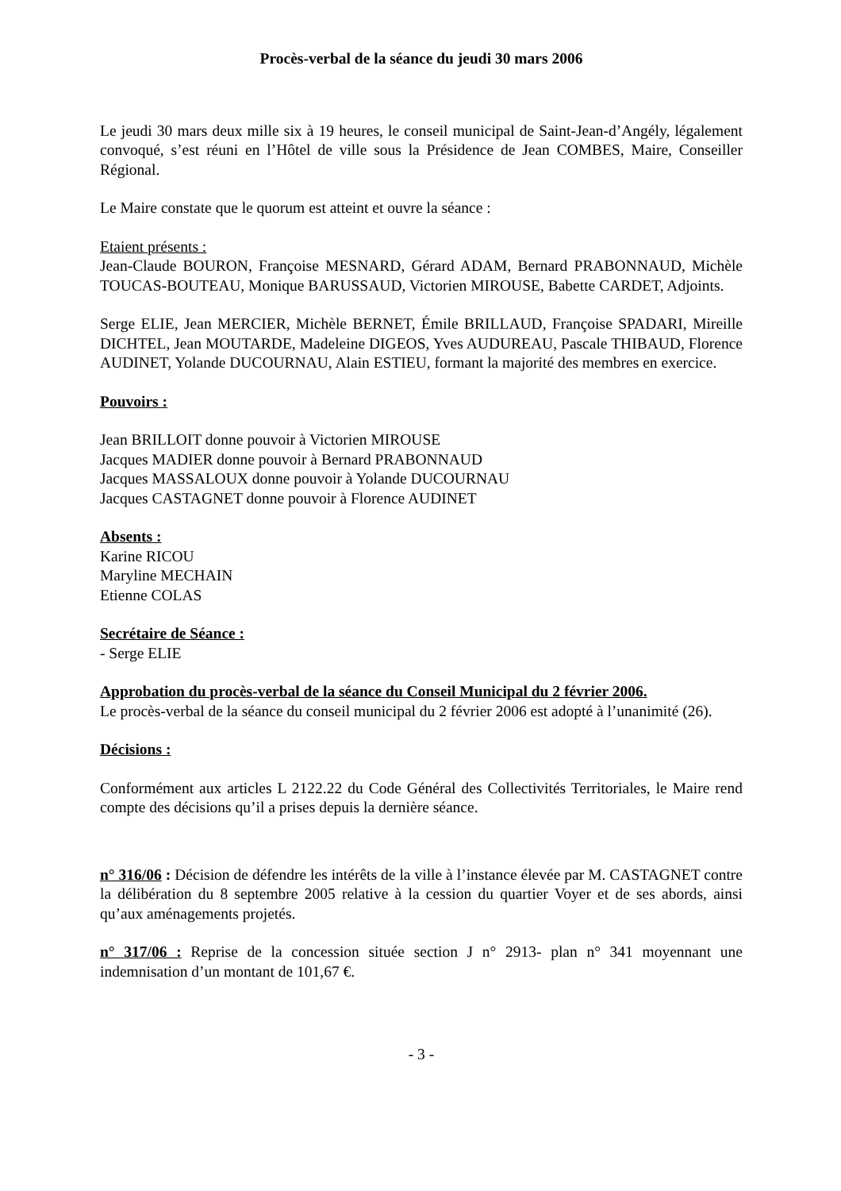Procès-verbal de la séance du jeudi 30 mars 2006
Le jeudi 30 mars deux mille six à 19 heures, le conseil municipal de Saint-Jean-d’Angély, légalement convoqué, s’est réuni en l’Hôtel de ville sous la Présidence de Jean COMBES, Maire, Conseiller Régional.
Le Maire constate que le quorum est atteint et ouvre la séance :
Etaient présents :
Jean-Claude BOURON, Françoise MESNARD, Gérard ADAM, Bernard PRABONNAUD, Michèle TOUCAS-BOUTEAU, Monique BARUSSAUD, Victorien MIROUSE, Babette CARDET, Adjoints.
Serge ELIE, Jean MERCIER, Michèle BERNET, Émile BRILLAUD, Françoise SPADARI, Mireille DICHTEL, Jean MOUTARDE, Madeleine DIGEOS, Yves AUDUREAU, Pascale THIBAUD, Florence AUDINET, Yolande DUCOURNAU, Alain ESTIEU, formant la majorité des membres en exercice.
Pouvoirs :
Jean BRILLOIT donne pouvoir à Victorien MIROUSE
Jacques MADIER donne pouvoir à Bernard PRABONNAUD
Jacques MASSALOUX donne pouvoir à Yolande DUCOURNAU
Jacques CASTAGNET donne pouvoir à Florence AUDINET
Absents :
Karine RICOU
Maryline MECHAIN
Etienne COLAS
Secrétaire de Séance :
- Serge ELIE
Approbation du procès-verbal de la séance du Conseil Municipal du 2 février 2006.
Le procès-verbal de la séance du conseil municipal du 2 février 2006 est adopté à l’unanimité (26).
Décisions :
Conformément aux articles L 2122.22 du Code Général des Collectivités Territoriales, le Maire rend compte des décisions qu’il a prises depuis la dernière séance.
n° 316/06 : Décision de défendre les intérêts de la ville à l’instance élevée par M. CASTAGNET contre la délibération du 8 septembre 2005 relative à la cession du quartier Voyer et de ses abords, ainsi qu’aux aménagements projetés.
n° 317/06 : Reprise de la concession située section J n° 2913- plan n° 341 moyennant une indemnisation d’un montant de 101,67 €.
- 3 -